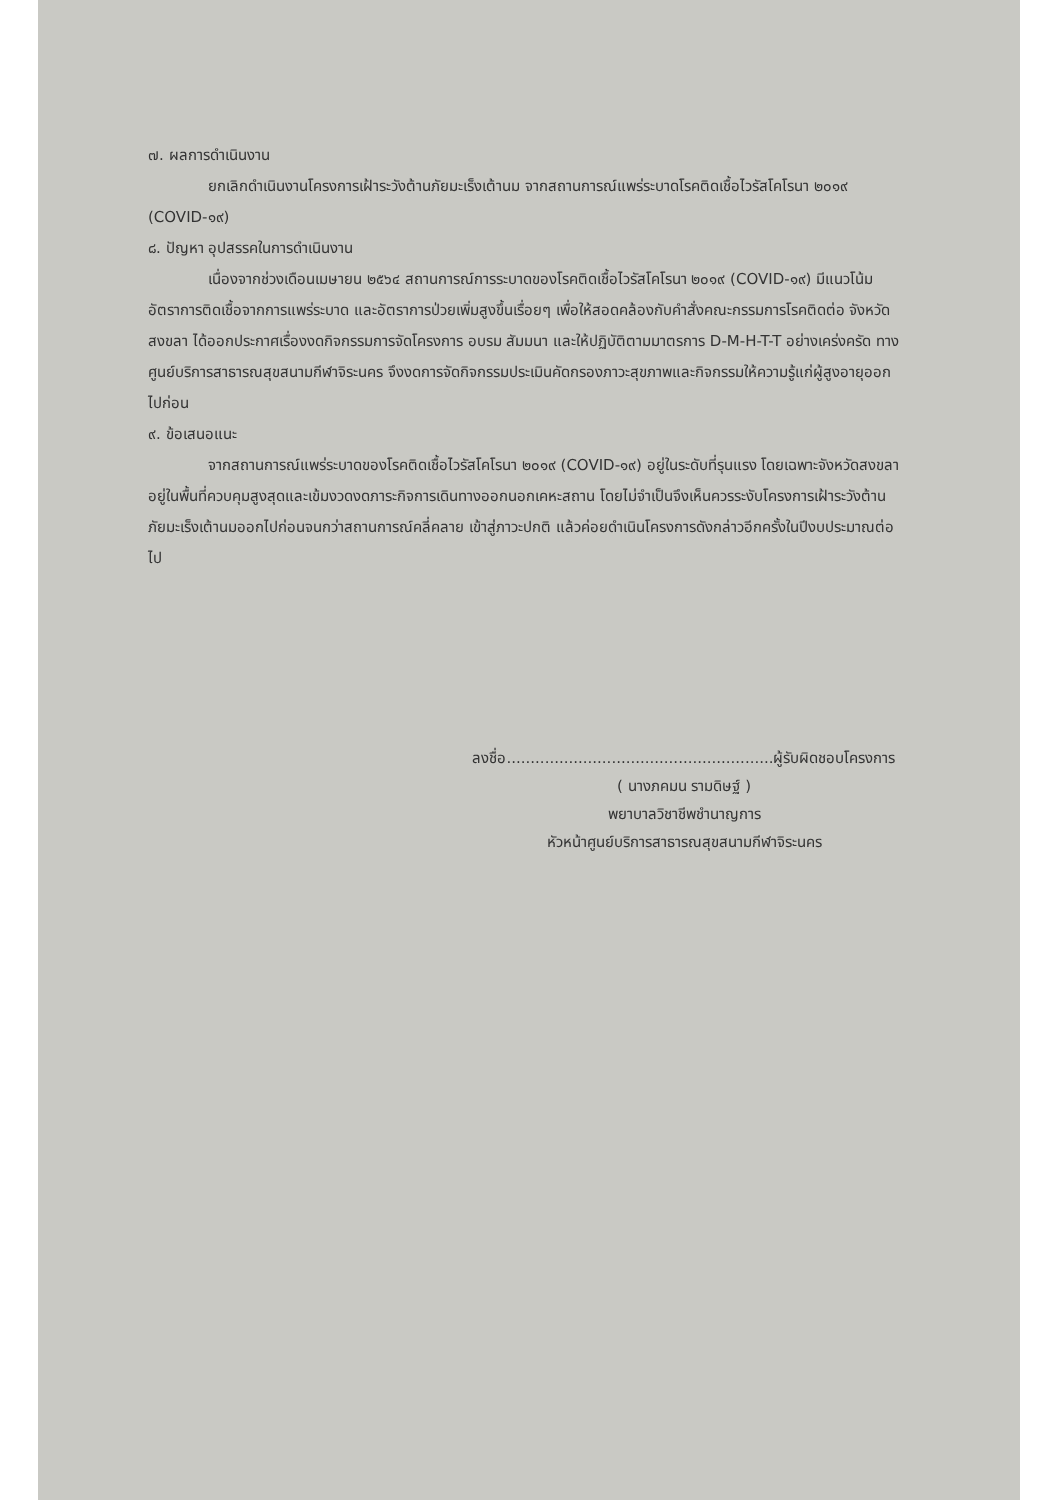๗. ผลการดำเนินงาน
ยกเลิกดำเนินงานโครงการเฝ้าระวังต้านภัยมะเร็งเต้านม จากสถานการณ์แพร่ระบาดโรคติดเชื้อไวรัสโคโรนา ๒๐๑๙ (COVID-๑๙)
๘. ปัญหา อุปสรรคในการดำเนินงาน
เนื่องจากช่วงเดือนเมษายน ๒๕๖๔ สถานการณ์การระบาดของโรคติดเชื้อไวรัสโคโรนา ๒๐๑๙ (COVID-๑๙) มีแนวโน้มอัตราการติดเชื้อจากการแพร่ระบาด และอัตราการป่วยเพิ่มสูงขึ้นเรื่อยๆ เพื่อให้สอดคล้องกับคำสั่งคณะกรรมการโรคติดต่อ จังหวัดสงขลา ได้ออกประกาศเรื่องงดกิจกรรมการจัดโครงการ อบรม สัมมนา และให้ปฏิบัติตามมาตรการ D-M-H-T-T อย่างเคร่งครัด ทางศูนย์บริการสาธารณสุขสนามกีฬาจิระนคร จึงงดการจัดกิจกรรมประเมินคัดกรองภาวะสุขภาพและกิจกรรมให้ความรู้แก่ผู้สูงอายุออกไปก่อน
๙. ข้อเสนอแนะ
จากสถานการณ์แพร่ระบาดของโรคติดเชื้อไวรัสโคโรนา ๒๐๑๙ (COVID-๑๙) อยู่ในระดับที่รุนแรง โดยเฉพาะจังหวัดสงขลาอยู่ในพื้นที่ควบคุมสูงสุดและเข้มงวดงดภาระกิจการเดินทางออกนอกเคหะสถาน โดยไม่จำเป็นจึงเห็นควรระงับโครงการเฝ้าระวังต้านภัยมะเร็งเต้านมออกไปก่อนจนกว่าสถานการณ์คลี่คลาย เข้าสู่ภาวะปกติ แล้วค่อยดำเนินโครงการดังกล่าวอีกครั้งในปีงบประมาณต่อไป
ลงชื่อ........................................................ผู้รับผิดชอบโครงการ
( นางภคมน รามดิษฐ์ )
พยาบาลวิชาชีพชำนาญการ
หัวหน้าศูนย์บริการสาธารณสุขสนามกีฬาจิระนคร